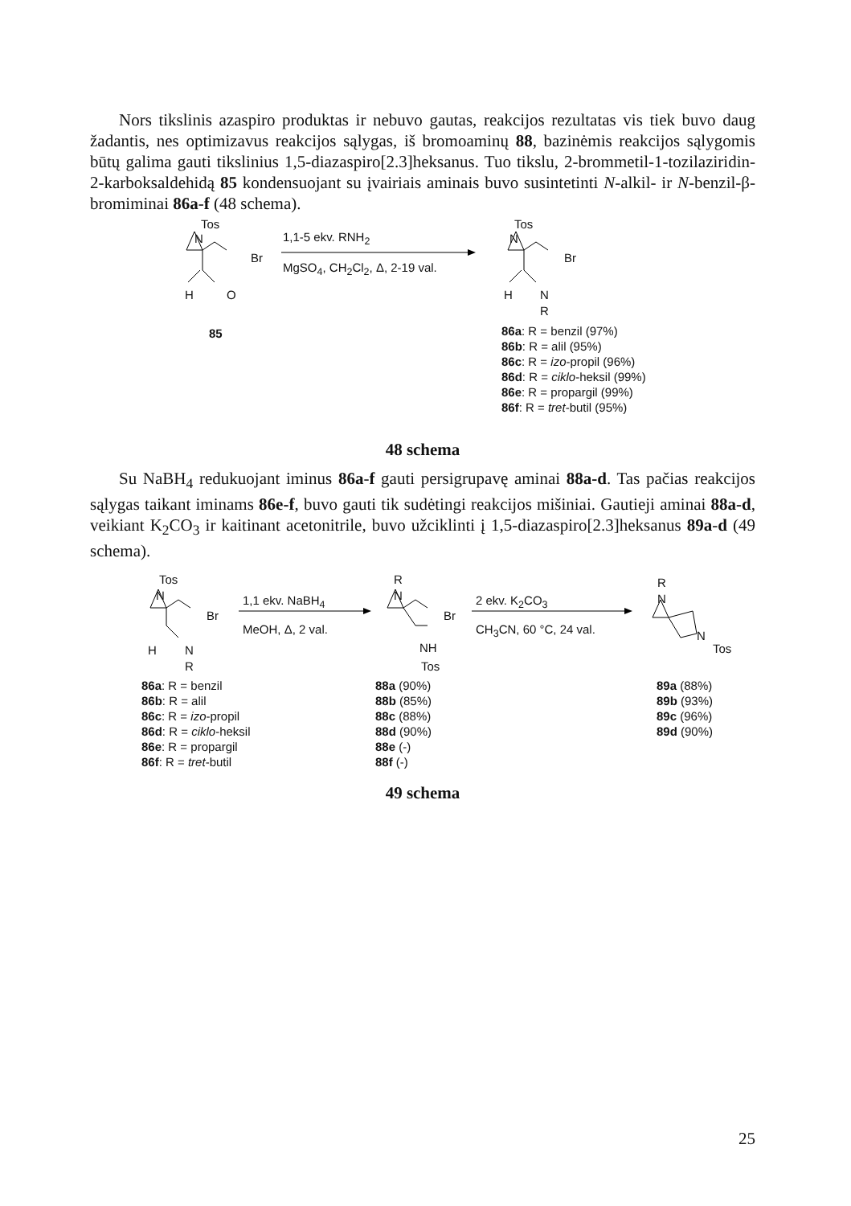Nors tikslinis azaspiro produktas ir nebuvo gautas, reakcijos rezultatas vis tiek buvo daug žadantis, nes optimizavus reakcijos sąlygas, iš bromoaminų 88, bazinėmis reakcijos sąlygomis būtų galima gauti tikslinius 1,5-diazaspiro[2.3]heksanus. Tuo tikslu, 2-brommetil-1-tozilaziridin-2-karboksaldehidą 85 kondensuojant su įvairiais aminais buvo susintetinti N-alkil- ir N-benzil-β-bromiminai 86a-f (48 schema).
Tos
N
Br
H O
1,1-5 ekv. RNH<sub>2</sub>
MgSO<sub>4</sub>, CH<sub>2</sub>Cl<sub>2</sub>, Δ, 2-19 val.
Tos
N
Br
H N
R
85
86a: R = benzil (97%)
86b: R = alil (95%)
86c: R = izo-propil (96%)
86d: R = ciklo-heksil (99%)
86e: R = propargil (99%)
86f: R = tret-butil (95%)
48 schema
Su NaBH<sub>4</sub> redukuojant iminus 86a-f gauti persigrupavę aminai 88a-d. Tas pačias reakcijos sąlygas taikant iminams 86e-f, buvo gauti tik sudėtingi reakcijos mišiniai. Gautieji aminai 88a-d, veikiant K<sub>2</sub>CO<sub>3</sub> ir kaitinant acetonitrile, buvo užciklinti į 1,5-diazaspiro[2.3]heksanus 89a-d (49 schema).
Tos
N
Br
H N
R
1,1 ekv. NaBH<sub>4</sub>
MeOH, Δ, 2 val.
R
N
Br
NH
Tos
2 ekv. K<sub>2</sub>CO<sub>3</sub>
CH<sub>3</sub>CN, 60 °C, 24 val.
R
N
N
Tos
86a: R = benzil
86b: R = alil
86c: R = izo-propil
86d: R = ciklo-heksil
86e: R = propargil
86f: R = tret-butil
88a (90%)
88b (85%)
88c (88%)
88d (90%)
88e (-)
88f (-)
89a (88%)
89b (93%)
89c (96%)
89d (90%)
49 schema
25